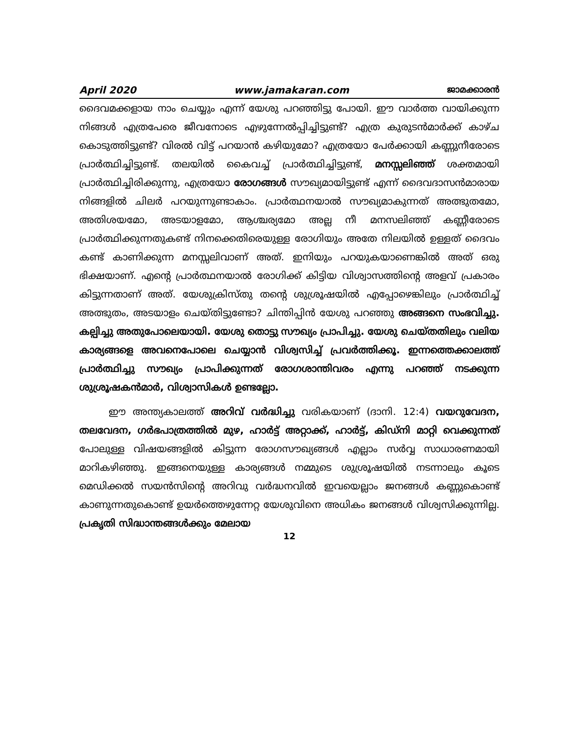April 2020 www.jamakaran.com ജാമക്കാരൻ
ദൈവമക്കളായ നാം ചെയ്യും എന്ന് യേശു പറഞ്ഞിട്ടു പോയി. ഈ വാർത്ത വായിക്കുന്ന നിങ്ങൾ എത്രപേരെ ജീവനോടെ എഴുന്നേൽപ്പിച്ചിട്ടുണ്ട്? എത്ര കുരുടൻമാർക്ക് കാഴ്ച കൊടുത്തിട്ടുണ്ട്? വിരൽ വിട്ട് പറയാൻ കഴിയുമോ? എത്രയോ പേർക്കായി കണ്ണുനീരോടെ പ്രാർത്ഥിച്ചിട്ടുണ്ട്. തലയിൽ കൈവച്ച് പ്രാർത്ഥിച്ചിട്ടുണ്ട്, മനസ്സലിഞ്ഞ് ശക്തമായി പ്രാർത്ഥിച്ചിരിക്കുന്നു, എത്രയോ രോഗങ്ങൾ സൗഖ്യമായിട്ടുണ്ട് എന്ന് ദൈവദാസൻമാരായ നിങ്ങളിൽ ചിലർ പറയുന്നുണ്ടാകാം. പ്രാർത്ഥനയാൽ സൗഖ്യമാകുന്നത് അത്ഭുതമോ, അതിശയമോ, അടയാളമോ, ആശ്ചര്യമോ അല്ല നീ മനസലിഞ്ഞ് കണ്ണീരോടെ പ്രാർത്ഥിക്കുന്നതുകണ്ട് നിനക്കെതിരെയുള്ള രോഗിയും അതേ നിലയിൽ ഉള്ളത് ദൈവം കണ്ട് കാണിക്കുന്ന മനസ്സലിവാണ് അത്. ഇനിയും പറയുകയാണെങ്കിൽ അത് ഒരു ഭിക്ഷയാണ്. എന്റെ പ്രാർത്ഥനയാൽ രോഗിക്ക് കിട്ടിയ വിശ്വാസത്തിന്റെ അളവ് പ്രകാരം കിട്ടുന്നതാണ് അത്. യേശുക്രിസ്തു തന്റെ ശുശ്രൂഷയിൽ എപ്പോഴെങ്കിലും പ്രാർത്ഥിച്ച് അത്ഭുതം, അടയാളം ചെയ്തിട്ടുണ്ടോ? ചിന്തിപ്പിൻ യേശു പറഞ്ഞു അങ്ങനെ സംഭവിച്ചു. കല്പിച്ചു അതുപോലെയായി. യേശു തൊട്ടു സൗഖ്യം പ്രാപിച്ചു. യേശു ചെയ്തതിലും വലിയ കാര്യങ്ങളെ അവനെപോലെ ചെയ്യാൻ വിശ്വസിച്ച് പ്രവർത്തിക്കൂ. ഇന്നത്തെക്കാലത്ത് പ്രാർത്ഥിച്ചു സൗഖ്യം പ്രാപിക്കുന്നത് രോഗശാന്തിവരം എന്നു പറഞ്ഞ് നടക്കുന്ന ശുശ്രൂഷകൻമാർ, വിശ്വാസികൾ ഉണ്ടല്ലോ.
ഈ അന്ത്യകാലത്ത് അറിവ് വർദ്ധിച്ചു വരികയാണ് (ദാനി. 12:4) വയറുവേദന, തലവേദന, ഗർഭപാത്രത്തിൽ മുഴ, ഹാർട്ട് അറ്റാക്ക്, ഹാർട്ട്, കിഡ്നി മാറ്റി വെക്കുന്നത് പോലുള്ള വിഷയങ്ങളിൽ കിട്ടുന്ന രോഗസൗഖ്യങ്ങൾ എല്ലാം സർവ്വ സാധാരണമായി മാറികഴിഞ്ഞു. ഇങ്ങനെയുള്ള കാര്യങ്ങൾ നമ്മുടെ ശുശ്രൂഷയിൽ നടന്നാലും കൂടെ മെഡിക്കൽ സയൻസിന്റെ അറിവു വർദ്ധനവിൽ ഇവയെല്ലാം ജനങ്ങൾ കണ്ണുകൊണ്ട് കാണുന്നതുകൊണ്ട് ഉയർത്തെഴുന്നേറ്റ യേശുവിനെ അധികം ജനങ്ങൾ വിശ്വസിക്കുന്നില്ല. പ്രകൃതി സിദ്ധാന്തങ്ങൾക്കും മേലായ
12